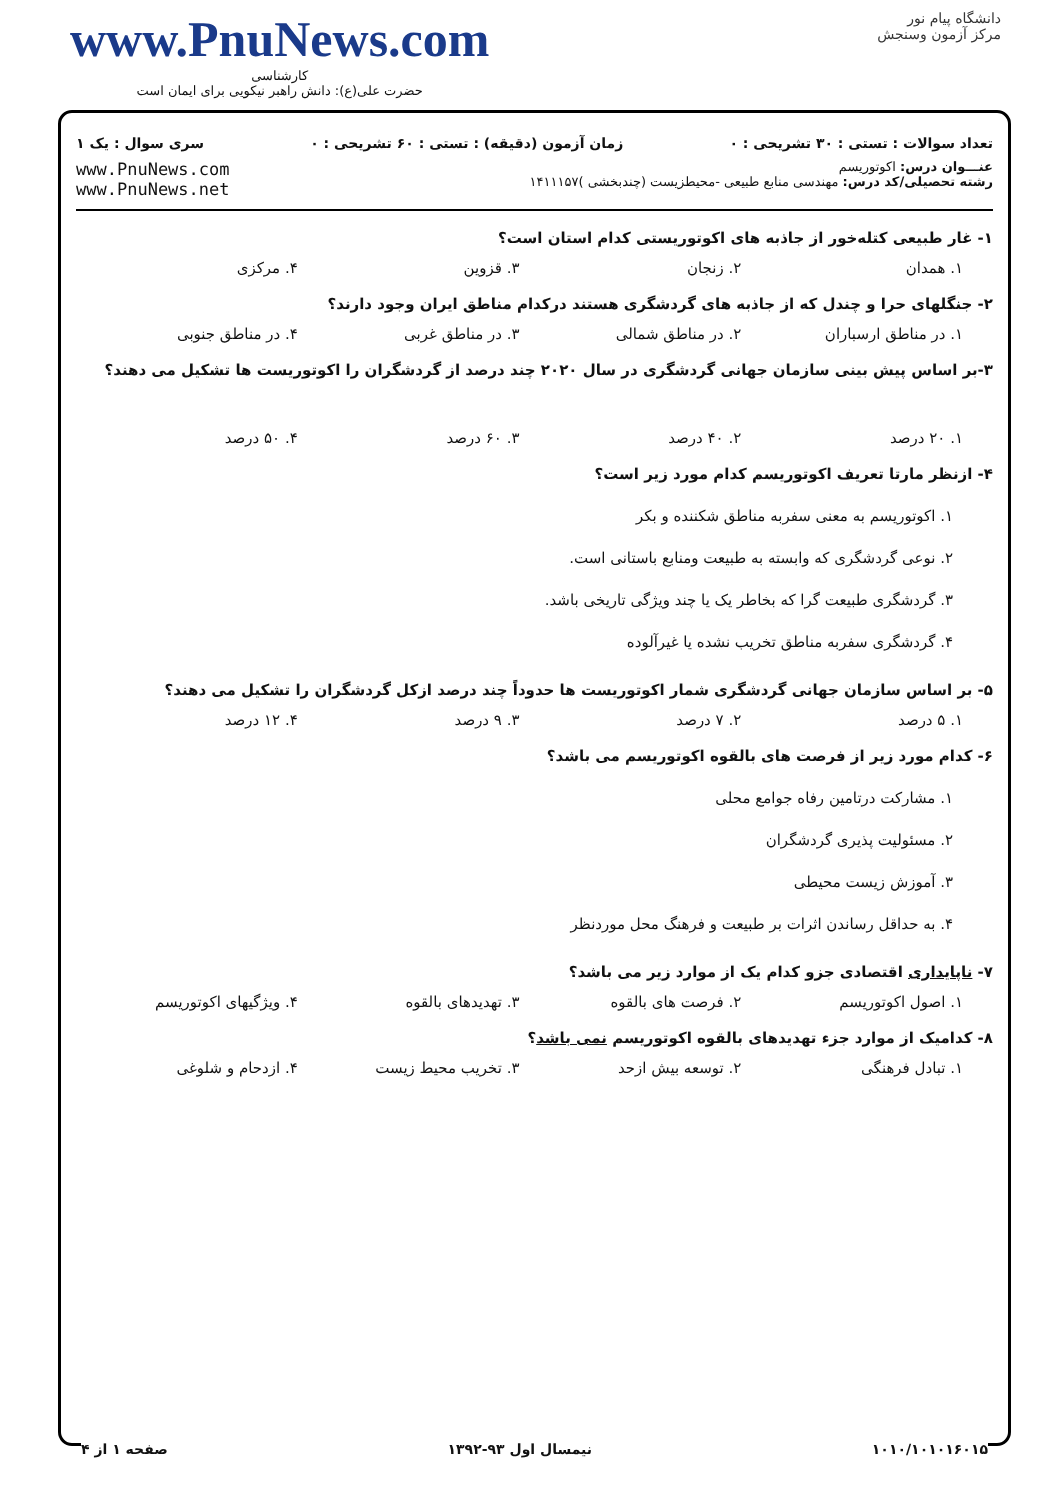دانشگاه پیام نور
مرکز آزمون وسنجش
www.PnuNews.com
کارشناسی
حضرت علی(ع): دانش راهبر نیکویی برای ایمان است
تعداد سوالات : تستی : ۳۰ تشریحی : ۰ زمان آزمون (دقیقه) : تستی : ۶۰ تشریحی : ۰ سری سوال : یک ۱
عنـــوان درس: اکوتوریسم
رشته تحصیلی/کد درس: مهندسی منابع طبیعی -محیطزیست (چندبخشی )۱۴۱۱۱۵۷
www.PnuNews.com
www.PnuNews.net
۱- غار طبیعی کتله‌خور از جاذبه های اکوتوریستی کدام استان است؟
۱. همدان ۲. زنجان ۳. قزوین ۴. مرکزی
۲- جنگلهای حرا و چندل که از جاذبه های گردشگری هستند درکدام مناطق ایران وجود دارند؟
۱. در مناطق ارسباران ۲. در مناطق شمالی ۳. در مناطق غربی ۴. در مناطق جنوبی
۳-بر اساس پیش بینی سازمان جهانی گردشگری در سال ۲۰۲۰ چند درصد از گردشگران را اکوتوریست ها تشکیل می دهند؟
۱. ۲۰ درصد ۲. ۴۰ درصد ۳. ۶۰ درصد ۴. ۵۰ درصد
۴- ازنظر مارتا تعریف اکوتوریسم کدام مورد زیر است؟
۱. اکوتوریسم به معنی سفربه مناطق شکننده و بکر
۲. نوعی گردشگری که وابسته به طبیعت ومنابع باستانی است.
۳. گردشگری طبیعت گرا که بخاطر یک یا چند ویژگی تاریخی باشد.
۴. گردشگری سفربه مناطق تخریب نشده یا غیرآلوده
۵- بر اساس سازمان جهانی گردشگری شمار اکوتوریست ها حدوداً چند درصد ازکل گردشگران را تشکیل می دهند؟
۱. ۵ درصد ۲. ۷ درصد ۳. ۹ درصد ۴. ۱۲ درصد
۶- کدام مورد زیر از فرصت های بالقوه اکوتوریسم می باشد؟
۱. مشارکت درتامین رفاه جوامع محلی
۲. مسئولیت پذیری گردشگران
۳. آموزش زیست محیطی
۴. به حداقل رساندن اثرات بر طبیعت و فرهنگ محل موردنظر
۷- ناپایداری اقتصادی جزو کدام یک از موارد زیر می باشد؟
۱. اصول اکوتوریسم ۲. فرصت های بالقوه ۳. تهدیدهای بالقوه ۴. ویژگیهای اکوتوریسم
۸- کدامیک از موارد جزء تهدیدهای بالقوه اکوتوریسم نمی باشد؟
۱. تبادل فرهنگی ۲. توسعه بیش ازحد ۳. تخریب محیط زیست ۴. ازدحام و شلوغی
۱۰۱۰/۱۰۱۰۱۶۰۱۵ نیمسال اول ۹۳-۱۳۹۲ صفحه ۱ از ۴